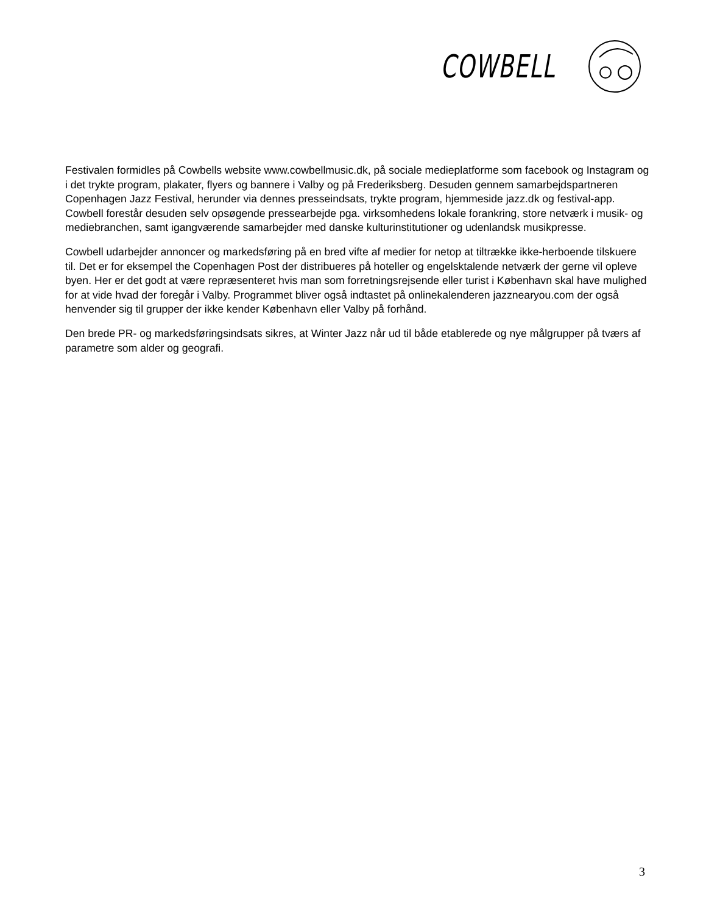COWBELL
Festivalen formidles på Cowbells website www.cowbellmusic.dk, på sociale medieplatforme som facebook og Instagram og i det trykte program, plakater, flyers og bannere i Valby og på Frederiksberg. Desuden gennem samarbejdspartneren Copenhagen Jazz Festival, herunder via dennes presseindsats, trykte program, hjemmeside jazz.dk og festival-app. Cowbell forestår desuden selv opsøgende pressearbejde pga. virksomhedens lokale forankring, store netværk i musik- og mediebranchen, samt igangværende samarbejder med danske kulturinstitutioner og udenlandsk musikpresse.
Cowbell udarbejder annoncer og markedsføring på en bred vifte af medier for netop at tiltrække ikke-herboende tilskuere til. Det er for eksempel the Copenhagen Post der distribueres på hoteller og engelsktalende netværk der gerne vil opleve byen. Her er det godt at være repræsenteret hvis man som forretningsrejsende eller turist i København skal have mulighed for at vide hvad der foregår i Valby. Programmet bliver også indtastet på onlinekalenderen jazznearyou.com der også henvender sig til grupper der ikke kender København eller Valby på forhånd.
Den brede PR- og markedsføringsindsats sikres, at Winter Jazz når ud til både etablerede og nye målgrupper på tværs af parametre som alder og geografi.
3